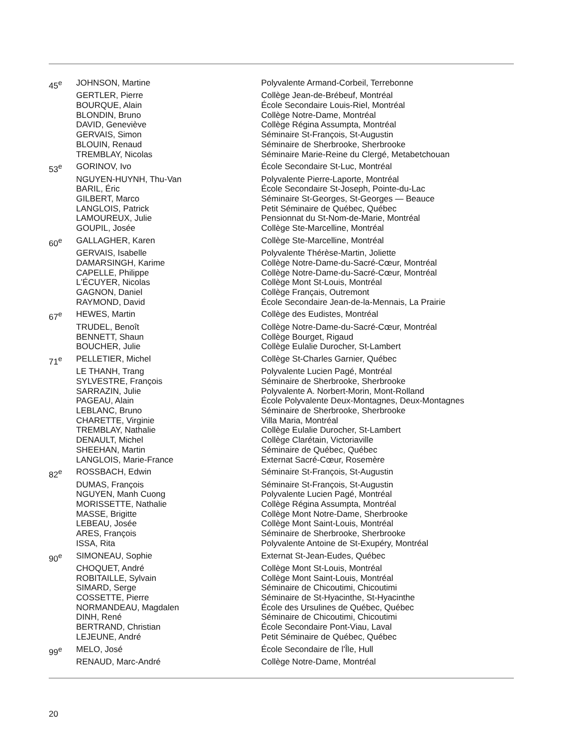| 45<sup>e</sup> | JOHNSON, Martine | Polyvalente Armand-Corbeil, Terrebonne |
| | GERTLER, Pierre | Collège Jean-de-Brébeuf, Montréal |
| | BOURQUE, Alain | École Secondaire Louis-Riel, Montréal |
| | BLONDIN, Bruno | Collège Notre-Dame, Montréal |
| | DAVID, Geneviève | Collège Régina Assumpta, Montréal |
| | GERVAIS, Simon | Séminaire St-François, St-Augustin |
| | BLOUIN, Renaud | Séminaire de Sherbrooke, Sherbrooke |
| | TREMBLAY, Nicolas | Séminaire Marie-Reine du Clergé, Metabetchouan |
| 53<sup>e</sup> | GORINOV, Ivo | École Secondaire St-Luc, Montréal |
| | NGUYEN-HUYNH, Thu-Van | Polyvalente Pierre-Laporte, Montréal |
| | BARIL, Éric | École Secondaire St-Joseph, Pointe-du-Lac |
| | GILBERT, Marco | Séminaire St-Georges, St-Georges — Beauce |
| | LANGLOIS, Patrick | Petit Séminaire de Québec, Québec |
| | LAMOUREUX, Julie | Pensionnat du St-Nom-de-Marie, Montréal |
| | GOUPIL, Josée | Collège Ste-Marcelline, Montréal |
| 60<sup>e</sup> | GALLAGHER, Karen | Collège Ste-Marcelline, Montréal |
| | GERVAIS, Isabelle | Polyvalente Thérèse-Martin, Joliette |
| | DAMARSINGH, Karime | Collège Notre-Dame-du-Sacré-Cœur, Montréal |
| | CAPELLE, Philippe | Collège Notre-Dame-du-Sacré-Cœur, Montréal |
| | L'ÉCUYER, Nicolas | Collège Mont St-Louis, Montréal |
| | GAGNON, Daniel | Collège Français, Outremont |
| | RAYMOND, David | École Secondaire Jean-de-la-Mennais, La Prairie |
| 67<sup>e</sup> | HEWES, Martin | Collège des Eudistes, Montréal |
| | TRUDEL, Benoît | Collège Notre-Dame-du-Sacré-Cœur, Montréal |
| | BENNETT, Shaun | Collège Bourget, Rigaud |
| | BOUCHER, Julie | Collège Eulalie Durocher, St-Lambert |
| 71<sup>e</sup> | PELLETIER, Michel | Collège St-Charles Garnier, Québec |
| | LE THANH, Trang | Polyvalente Lucien Pagé, Montréal |
| | SYLVESTRE, François | Séminaire de Sherbrooke, Sherbrooke |
| | SARRAZIN, Julie | Polyvalente A. Norbert-Morin, Mont-Rolland |
| | PAGEAU, Alain | École Polyvalente Deux-Montagnes, Deux-Montagnes |
| | LEBLANC, Bruno | Séminaire de Sherbrooke, Sherbrooke |
| | CHARETTE, Virginie | Villa Maria, Montréal |
| | TREMBLAY, Nathalie | Collège Eulalie Durocher, St-Lambert |
| | DENAULT, Michel | Collège Clarétain, Victoriaville |
| | SHEEHAN, Martin | Séminaire de Québec, Québec |
| | LANGLOIS, Marie-France | Externat Sacré-Cœur, Rosemère |
| 82<sup>e</sup> | ROSSBACH, Edwin | Séminaire St-François, St-Augustin |
| | DUMAS, François | Séminaire St-François, St-Augustin |
| | NGUYEN, Manh Cuong | Polyvalente Lucien Pagé, Montréal |
| | MORISSETTE, Nathalie | Collège Régina Assumpta, Montréal |
| | MASSE, Brigitte | Collège Mont Notre-Dame, Sherbrooke |
| | LEBEAU, Josée | Collège Mont Saint-Louis, Montréal |
| | ARES, François | Séminaire de Sherbrooke, Sherbrooke |
| | ISSA, Rita | Polyvalente Antoine de St-Exupéry, Montréal |
| 90<sup>e</sup> | SIMONEAU, Sophie | Externat St-Jean-Eudes, Québec |
| | CHOQUET, André | Collège Mont St-Louis, Montréal |
| | ROBITAILLE, Sylvain | Collège Mont Saint-Louis, Montréal |
| | SIMARD, Serge | Séminaire de Chicoutimi, Chicoutimi |
| | COSSETTE, Pierre | Séminaire de St-Hyacinthe, St-Hyacinthe |
| | NORMANDEAU, Magdalen | École des Ursulines de Québec, Québec |
| | DINH, René | Séminaire de Chicoutimi, Chicoutimi |
| | BERTRAND, Christian | École Secondaire Pont-Viau, Laval |
| | LEJEUNE, André | Petit Séminaire de Québec, Québec |
| 99<sup>e</sup> | MELO, José | École Secondaire de l'Île, Hull |
| | RENAUD, Marc-André | Collège Notre-Dame, Montréal |
20